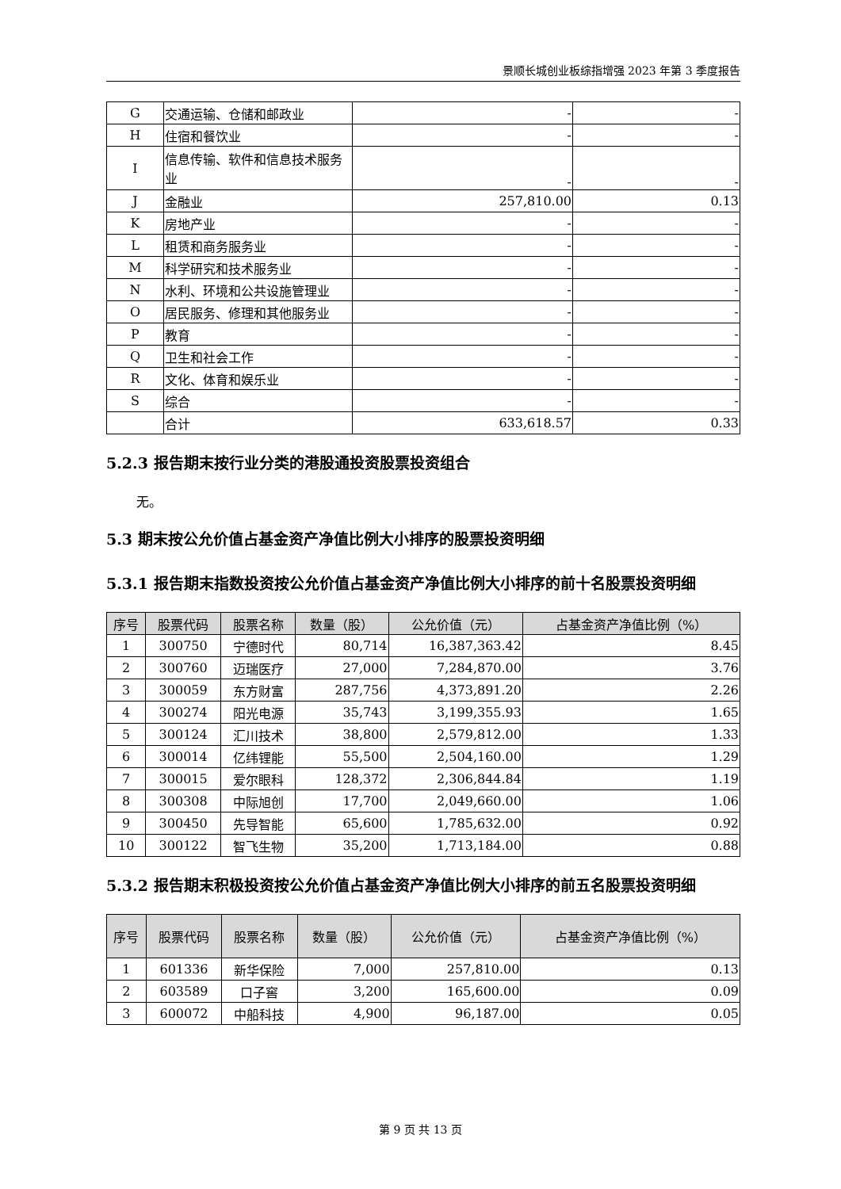景顺长城创业板综指增强 2023 年第 3 季度报告
| G | 交通运输、仓储和邮政业 | - | - |
| H | 住宿和餐饮业 | - | - |
| I | 信息传输、软件和信息技术服务业 | - | - |
| J | 金融业 | 257,810.00 | 0.13 |
| K | 房地产业 | - | - |
| L | 租赁和商务服务业 | - | - |
| M | 科学研究和技术服务业 | - | - |
| N | 水利、环境和公共设施管理业 | - | - |
| O | 居民服务、修理和其他服务业 | - | - |
| P | 教育 | - | - |
| Q | 卫生和社会工作 | - | - |
| R | 文化、体育和娱乐业 | - | - |
| S | 综合 | - | - |
| | 合计 | 633,618.57 | 0.33 |
5.2.3 报告期末按行业分类的港股通投资股票投资组合
无。
5.3 期末按公允价值占基金资产净值比例大小排序的股票投资明细
5.3.1 报告期末指数投资按公允价值占基金资产净值比例大小排序的前十名股票投资明细
| 序号 | 股票代码 | 股票名称 | 数量（股） | 公允价值（元） | 占基金资产净值比例（%） |
| --- | --- | --- | --- | --- | --- |
| 1 | 300750 | 宁德时代 | 80,714 | 16,387,363.42 | 8.45 |
| 2 | 300760 | 迈瑞医疗 | 27,000 | 7,284,870.00 | 3.76 |
| 3 | 300059 | 东方财富 | 287,756 | 4,373,891.20 | 2.26 |
| 4 | 300274 | 阳光电源 | 35,743 | 3,199,355.93 | 1.65 |
| 5 | 300124 | 汇川技术 | 38,800 | 2,579,812.00 | 1.33 |
| 6 | 300014 | 亿纬锂能 | 55,500 | 2,504,160.00 | 1.29 |
| 7 | 300015 | 爱尔眼科 | 128,372 | 2,306,844.84 | 1.19 |
| 8 | 300308 | 中际旭创 | 17,700 | 2,049,660.00 | 1.06 |
| 9 | 300450 | 先导智能 | 65,600 | 1,785,632.00 | 0.92 |
| 10 | 300122 | 智飞生物 | 35,200 | 1,713,184.00 | 0.88 |
5.3.2 报告期末积极投资按公允价值占基金资产净值比例大小排序的前五名股票投资明细
| 序号 | 股票代码 | 股票名称 | 数量（股） | 公允价值（元） | 占基金资产净值比例（%） |
| --- | --- | --- | --- | --- | --- |
| 1 | 601336 | 新华保险 | 7,000 | 257,810.00 | 0.13 |
| 2 | 603589 | 口子窖 | 3,200 | 165,600.00 | 0.09 |
| 3 | 600072 | 中船科技 | 4,900 | 96,187.00 | 0.05 |
第 9 页 共 13 页